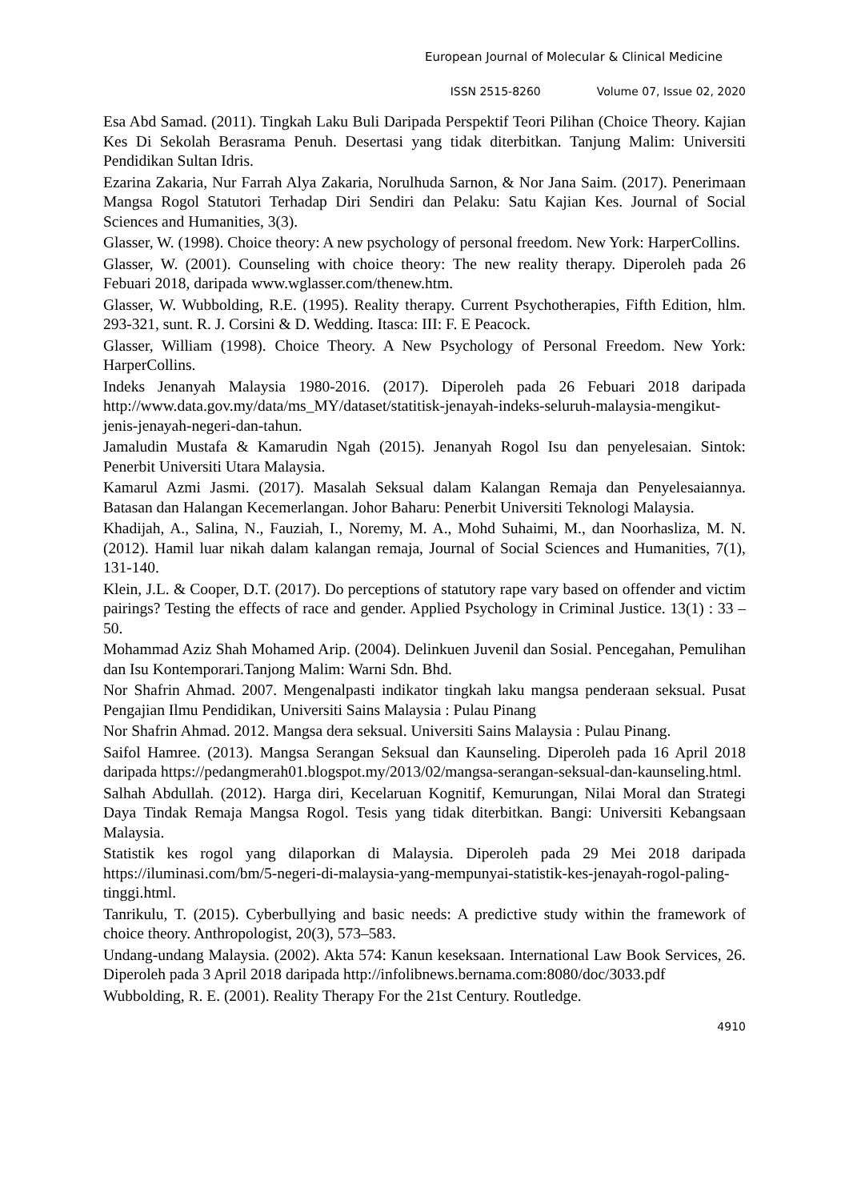European Journal of Molecular & Clinical Medicine
ISSN 2515-8260 Volume 07, Issue 02, 2020
Esa Abd Samad. (2011). Tingkah Laku Buli Daripada Perspektif Teori Pilihan (Choice Theory. Kajian Kes Di Sekolah Berasrama Penuh. Desertasi yang tidak diterbitkan. Tanjung Malim: Universiti Pendidikan Sultan Idris.
Ezarina Zakaria, Nur Farrah Alya Zakaria, Norulhuda Sarnon, & Nor Jana Saim. (2017). Penerimaan Mangsa Rogol Statutori Terhadap Diri Sendiri dan Pelaku: Satu Kajian Kes. Journal of Social Sciences and Humanities, 3(3).
Glasser, W. (1998). Choice theory: A new psychology of personal freedom. New York: HarperCollins.
Glasser, W. (2001). Counseling with choice theory: The new reality therapy. Diperoleh pada 26 Febuari 2018, daripada www.wglasser.com/thenew.htm.
Glasser, W. Wubbolding, R.E. (1995). Reality therapy. Current Psychotherapies, Fifth Edition, hlm. 293-321, sunt. R. J. Corsini & D. Wedding. Itasca: III: F. E Peacock.
Glasser, William (1998). Choice Theory. A New Psychology of Personal Freedom. New York: HarperCollins.
Indeks Jenanyah Malaysia 1980-2016. (2017). Diperoleh pada 26 Febuari 2018 daripada http://www.data.gov.my/data/ms_MY/dataset/statitisk-jenayah-indeks-seluruh-malaysia-mengikut-jenis-jenayah-negeri-dan-tahun.
Jamaludin Mustafa & Kamarudin Ngah (2015). Jenanyah Rogol Isu dan penyelesaian. Sintok: Penerbit Universiti Utara Malaysia.
Kamarul Azmi Jasmi. (2017). Masalah Seksual dalam Kalangan Remaja dan Penyelesaiannya. Batasan dan Halangan Kecemerlangan. Johor Baharu: Penerbit Universiti Teknologi Malaysia.
Khadijah, A., Salina, N., Fauziah, I., Noremy, M. A., Mohd Suhaimi, M., dan Noorhasliza, M. N. (2012). Hamil luar nikah dalam kalangan remaja, Journal of Social Sciences and Humanities, 7(1), 131-140.
Klein, J.L. & Cooper, D.T. (2017). Do perceptions of statutory rape vary based on offender and victim pairings? Testing the effects of race and gender. Applied Psychology in Criminal Justice. 13(1) : 33 – 50.
Mohammad Aziz Shah Mohamed Arip. (2004). Delinkuen Juvenil dan Sosial. Pencegahan, Pemulihan dan Isu Kontemporari.Tanjong Malim: Warni Sdn. Bhd.
Nor Shafrin Ahmad. 2007. Mengenalpasti indikator tingkah laku mangsa penderaan seksual. Pusat Pengajian Ilmu Pendidikan, Universiti Sains Malaysia : Pulau Pinang
Nor Shafrin Ahmad. 2012. Mangsa dera seksual. Universiti Sains Malaysia : Pulau Pinang.
Saifol Hamree. (2013). Mangsa Serangan Seksual dan Kaunseling. Diperoleh pada 16 April 2018 daripada https://pedangmerah01.blogspot.my/2013/02/mangsa-serangan-seksual-dan-kaunseling.html.
Salhah Abdullah. (2012). Harga diri, Kecelaruan Kognitif, Kemurungan, Nilai Moral dan Strategi Daya Tindak Remaja Mangsa Rogol. Tesis yang tidak diterbitkan. Bangi: Universiti Kebangsaan Malaysia.
Statistik kes rogol yang dilaporkan di Malaysia. Diperoleh pada 29 Mei 2018 daripada https://iluminasi.com/bm/5-negeri-di-malaysia-yang-mempunyai-statistik-kes-jenayah-rogol-paling-tinggi.html.
Tanrikulu, T. (2015). Cyberbullying and basic needs: A predictive study within the framework of choice theory. Anthropologist, 20(3), 573–583.
Undang-undang Malaysia. (2002). Akta 574: Kanun keseksaan. International Law Book Services, 26. Diperoleh pada 3 April 2018 daripada http://infolibnews.bernama.com:8080/doc/3033.pdf
Wubbolding, R. E. (2001). Reality Therapy For the 21st Century. Routledge.
4910